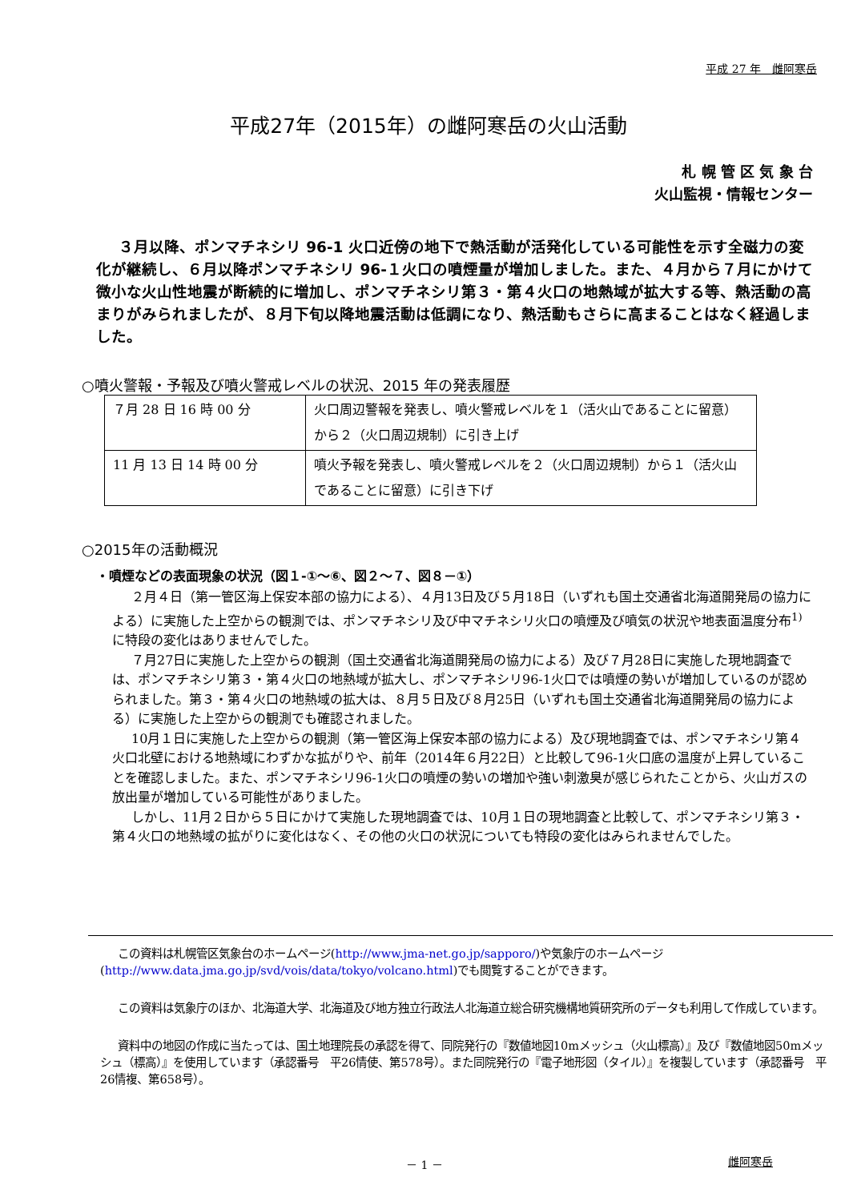平成 27 年　雌阿寒岳
平成27年（2015年）の雌阿寒岳の火山活動
札 幌 管 区 気 象 台
火山監視・情報センター
３月以降、ポンマチネシリ 96-1 火口近傍の地下で熱活動が活発化している可能性を示す全磁力の変化が継続し、６月以降ポンマチネシリ 96-１火口の噴煙量が増加しました。また、４月から７月にかけて微小な火山性地震が断続的に増加し、ポンマチネシリ第３・第４火口の地熱域が拡大する等、熱活動の高まりがみられましたが、８月下旬以降地震活動は低調になり、熱活動もさらに高まることはなく経過しました。
○噴火警報・予報及び噴火警戒レベルの状況、2015 年の発表履歴
| ７月 28 日 16 時 00 分 | 火口周辺警報を発表し、噴火警戒レベルを１（活火山であることに留意）から２（火口周辺規制）に引き上げ |
| 11 月 13 日 14 時 00 分 | 噴火予報を発表し、噴火警戒レベルを２（火口周辺規制）から１（活火山であることに留意）に引き下げ |
○2015年の活動概況
・噴煙などの表面現象の状況（図１-①～⑥、図２～７、図８－①）
２月４日（第一管区海上保安本部の協力による）、４月13日及び５月18日（いずれも国土交通省北海道開発局の協力による）に実施した上空からの観測では、ポンマチネシリ及び中マチネシリ火口の噴煙及び噴気の状況や地表面温度分布<sup>1)</sup>に特段の変化はありませんでした。
７月27日に実施した上空からの観測（国土交通省北海道開発局の協力による）及び７月28日に実施した現地調査では、ポンマチネシリ第３・第４火口の地熱域が拡大し、ポンマチネシリ96-1火口では噴煙の勢いが増加しているのが認められました。第３・第４火口の地熱域の拡大は、８月５日及び８月25日（いずれも国土交通省北海道開発局の協力による）に実施した上空からの観測でも確認されました。
10月１日に実施した上空からの観測（第一管区海上保安本部の協力による）及び現地調査では、ポンマチネシリ第４火口北壁における地熱域にわずかな拡がりや、前年（2014年６月22日）と比較して96-1火口底の温度が上昇していることを確認しました。また、ポンマチネシリ96-1火口の噴煙の勢いの増加や強い刺激臭が感じられたことから、火山ガスの放出量が増加している可能性がありました。
しかし、11月２日から５日にかけて実施した現地調査では、10月１日の現地調査と比較して、ポンマチネシリ第３・第４火口の地熱域の拡がりに変化はなく、その他の火口の状況についても特段の変化はみられませんでした。
この資料は札幌管区気象台のホームページ(http://www.jma-net.go.jp/sapporo/)や気象庁のホームページ(http://www.data.jma.go.jp/svd/vois/data/tokyo/volcano.html)でも閲覧することができます。
この資料は気象庁のほか、北海道大学、北海道及び地方独立行政法人北海道立総合研究機構地質研究所のデータも利用して作成しています。
資料中の地図の作成に当たっては、国土地理院長の承認を得て、同院発行の『数値地図10mメッシュ（火山標高）』及び『数値地図50mメッシュ（標高）』を使用しています（承認番号　平26情使、第578号）。また同院発行の『電子地形図（タイル）』を複製しています（承認番号　平26情複、第658号）。
－ 1 －
雌阿寒岳